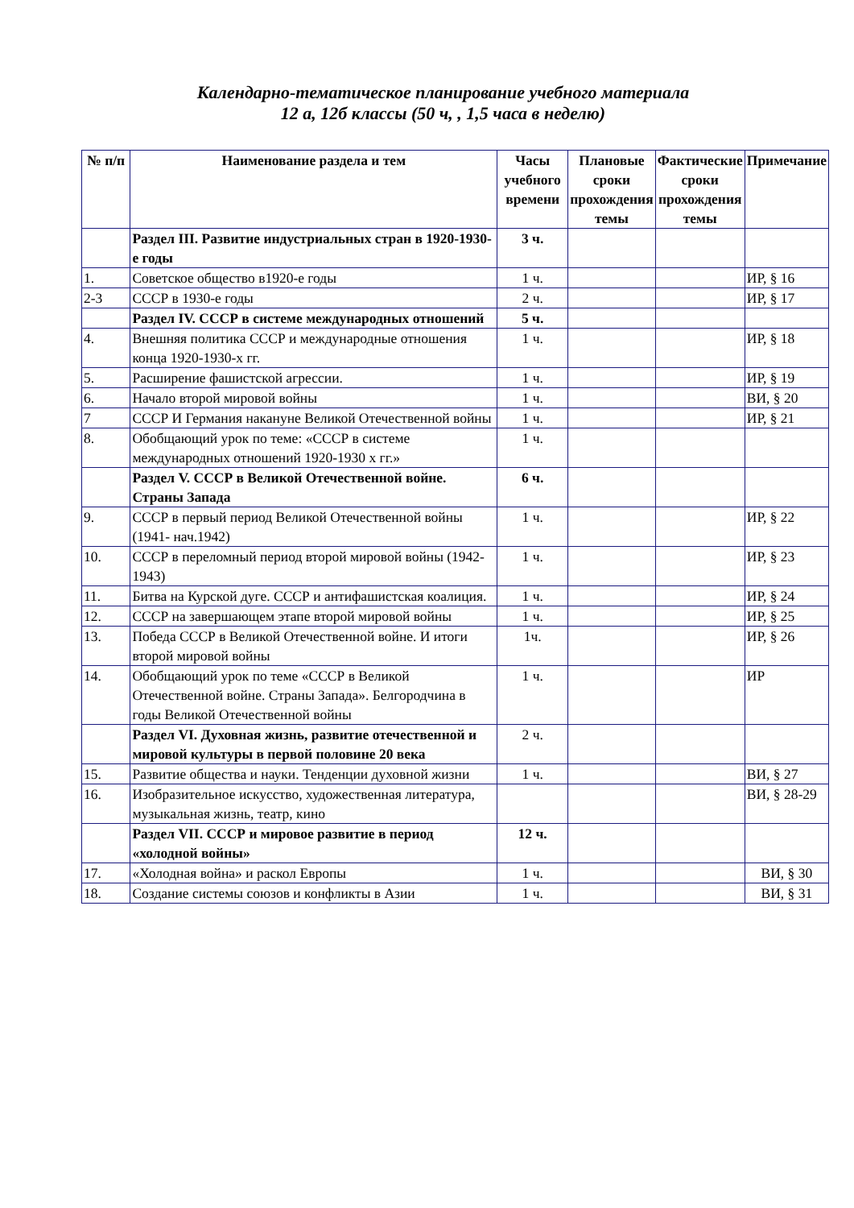Календарно-тематическое планирование учебного материала
12 а, 12б классы (50 ч, , 1,5 часа в неделю)
| № п/п | Наименование раздела и тем | Часы учебного времени | Плановые сроки прохождения темы | Фактические сроки прохождения темы | Примечание |
| --- | --- | --- | --- | --- | --- |
| | Раздел III. Развитие индустриальных стран в 1920-1930-е годы | 3 ч. | | | |
| 1. | Советское общество в1920-е годы | 1 ч. | | | ИР, § 16 |
| 2-3 | СССР в 1930-е годы | 2 ч. | | | ИР, § 17 |
| | Раздел IV. СССР в системе международных отношений | 5 ч. | | | |
| 4. | Внешняя политика СССР и международные отношения конца 1920-1930-х гг. | 1 ч. | | | ИР, § 18 |
| 5. | Расширение фашистской агрессии. | 1 ч. | | | ИР, § 19 |
| 6. | Начало второй мировой войны | 1 ч. | | | ВИ, § 20 |
| 7 | СССР И Германия накануне Великой Отечественной войны | 1 ч. | | | ИР, § 21 |
| 8. | Обобщающий урок по теме: «СССР в системе международных отношений 1920-1930 х гг.» | 1 ч. | | | |
| | Раздел V. СССР в Великой Отечественной войне. Страны Запада | 6 ч. | | | |
| 9. | СССР в первый период Великой Отечественной войны (1941- нач.1942) | 1 ч. | | | ИР, § 22 |
| 10. | СССР в переломный период второй мировой войны (1942-1943) | 1 ч. | | | ИР, § 23 |
| 11. | Битва на Курской дуге. СССР и антифашистская коалиция. | 1 ч. | | | ИР, § 24 |
| 12. | СССР на завершающем этапе второй мировой войны | 1 ч. | | | ИР, § 25 |
| 13. | Победа СССР в Великой Отечественной войне. И итоги второй мировой войны | 1ч. | | | ИР, § 26 |
| 14. | Обобщающий урок по теме «СССР в Великой Отечественной войне. Страны Запада». Белгородчина в годы Великой Отечественной войны | 1 ч. | | | ИР |
| | Раздел VI. Духовная жизнь, развитие отечественной и мировой культуры в первой половине 20 века | 2 ч. | | | |
| 15. | Развитие общества и науки. Тенденции духовной жизни | 1 ч. | | | ВИ, § 27 |
| 16. | Изобразительное искусство, художественная литература, музыкальная жизнь, театр, кино | | | | ВИ, § 28-29 |
| | Раздел VII. СССР и мировое развитие в период «холодной войны» | 12 ч. | | | |
| 17. | «Холодная война» и раскол Европы | 1 ч. | | | ВИ, § 30 |
| 18. | Создание системы союзов и конфликты в Азии | 1 ч. | | | ВИ, § 31 |